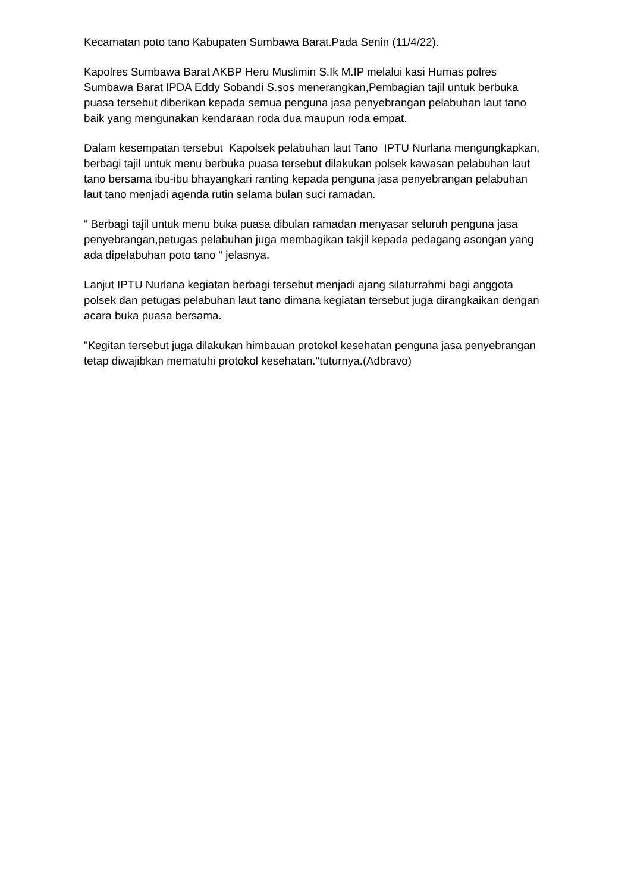Kecamatan poto tano Kabupaten Sumbawa Barat.Pada Senin (11/4/22).
Kapolres Sumbawa Barat AKBP Heru Muslimin S.Ik M.IP melalui kasi Humas polres Sumbawa Barat IPDA Eddy Sobandi S.sos menerangkan,Pembagian tajil untuk berbuka puasa tersebut diberikan kepada semua penguna jasa penyebrangan pelabuhan laut tano baik yang mengunakan kendaraan roda dua maupun roda empat.
Dalam kesempatan tersebut Kapolsek pelabuhan laut Tano IPTU Nurlana mengungkapkan, berbagi tajil untuk menu berbuka puasa tersebut dilakukan polsek kawasan pelabuhan laut tano bersama ibu-ibu bhayangkari ranting kepada penguna jasa penyebrangan pelabuhan laut tano menjadi agenda rutin selama bulan suci ramadan.
“ Berbagi tajil untuk menu buka puasa dibulan ramadan menyasar seluruh penguna jasa penyebrangan,petugas pelabuhan juga membagikan takjil kepada pedagang asongan yang ada dipelabuhan poto tano " jelasnya.
Lanjut IPTU Nurlana kegiatan berbagi tersebut menjadi ajang silaturrahmi bagi anggota polsek dan petugas pelabuhan laut tano dimana kegiatan tersebut juga dirangkaikan dengan acara buka puasa bersama.
"Kegitan tersebut juga dilakukan himbauan protokol kesehatan penguna jasa penyebrangan tetap diwajibkan mematuhi protokol kesehatan."tuturnya.(Adbravo)